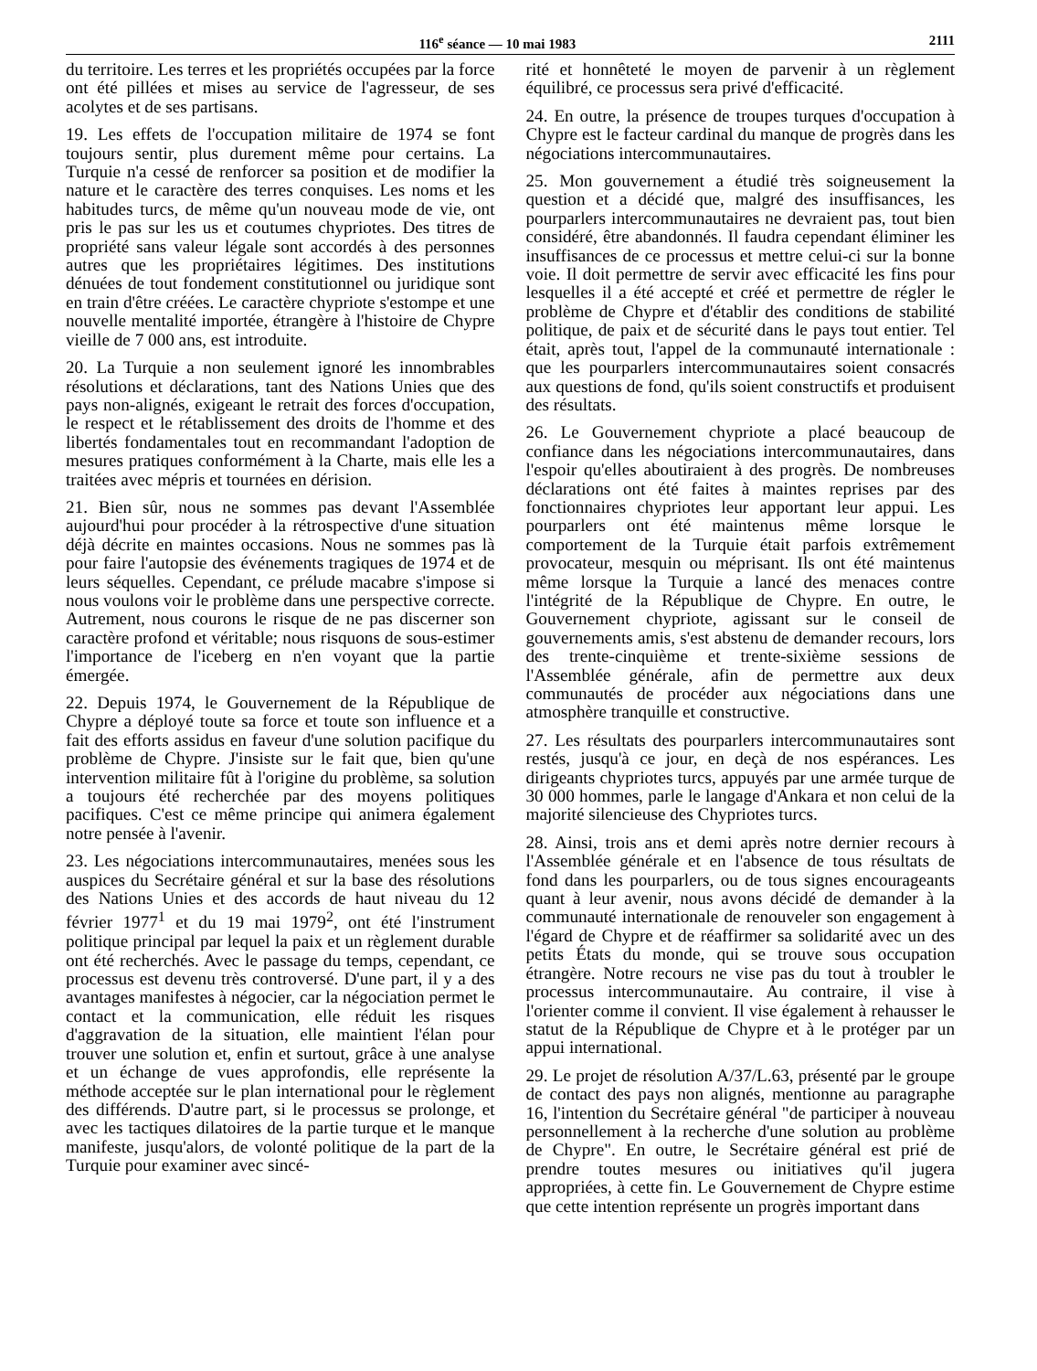116<sup>e</sup> séance — 10 mai 1983 2111
du territoire. Les terres et les propriétés occupées par la force ont été pillées et mises au service de l'agresseur, de ses acolytes et de ses partisans.
19. Les effets de l'occupation militaire de 1974 se font toujours sentir, plus durement même pour certains. La Turquie n'a cessé de renforcer sa position et de modifier la nature et le caractère des terres conquises. Les noms et les habitudes turcs, de même qu'un nouveau mode de vie, ont pris le pas sur les us et coutumes chypriotes. Des titres de propriété sans valeur légale sont accordés à des personnes autres que les propriétaires légitimes. Des institutions dénuées de tout fondement constitutionnel ou juridique sont en train d'être créées. Le caractère chypriote s'estompe et une nouvelle mentalité importée, étrangère à l'histoire de Chypre vieille de 7 000 ans, est introduite.
20. La Turquie a non seulement ignoré les innombrables résolutions et déclarations, tant des Nations Unies que des pays non-alignés, exigeant le retrait des forces d'occupation, le respect et le rétablissement des droits de l'homme et des libertés fondamentales tout en recommandant l'adoption de mesures pratiques conformément à la Charte, mais elle les a traitées avec mépris et tournées en dérision.
21. Bien sûr, nous ne sommes pas devant l'Assemblée aujourd'hui pour procéder à la rétrospective d'une situation déjà décrite en maintes occasions. Nous ne sommes pas là pour faire l'autopsie des événements tragiques de 1974 et de leurs séquelles. Cependant, ce prélude macabre s'impose si nous voulons voir le problème dans une perspective correcte. Autrement, nous courons le risque de ne pas discerner son caractère profond et véritable; nous risquons de sous-estimer l'importance de l'iceberg en n'en voyant que la partie émergée.
22. Depuis 1974, le Gouvernement de la République de Chypre a déployé toute sa force et toute son influence et a fait des efforts assidus en faveur d'une solution pacifique du problème de Chypre. J'insiste sur le fait que, bien qu'une intervention militaire fût à l'origine du problème, sa solution a toujours été recherchée par des moyens politiques pacifiques. C'est ce même principe qui animera également notre pensée à l'avenir.
23. Les négociations intercommunautaires, menées sous les auspices du Secrétaire général et sur la base des résolutions des Nations Unies et des accords de haut niveau du 12 février 1977<sup>1</sup> et du 19 mai 1979<sup>2</sup>, ont été l'instrument politique principal par lequel la paix et un règlement durable ont été recherchés. Avec le passage du temps, cependant, ce processus est devenu très controversé. D'une part, il y a des avantages manifestes à négocier, car la négociation permet le contact et la communication, elle réduit les risques d'aggravation de la situation, elle maintient l'élan pour trouver une solution et, enfin et surtout, grâce à une analyse et un échange de vues approfondis, elle représente la méthode acceptée sur le plan international pour le règlement des différends. D'autre part, si le processus se prolonge, et avec les tactiques dilatoires de la partie turque et le manque manifeste, jusqu'alors, de volonté politique de la part de la Turquie pour examiner avec sincé-
rité et honnêteté le moyen de parvenir à un règlement équilibré, ce processus sera privé d'efficacité.
24. En outre, la présence de troupes turques d'occupation à Chypre est le facteur cardinal du manque de progrès dans les négociations intercommunautaires.
25. Mon gouvernement a étudié très soigneusement la question et a décidé que, malgré des insuffisances, les pourparlers intercommunautaires ne devraient pas, tout bien considéré, être abandonnés. Il faudra cependant éliminer les insuffisances de ce processus et mettre celui-ci sur la bonne voie. Il doit permettre de servir avec efficacité les fins pour lesquelles il a été accepté et créé et permettre de régler le problème de Chypre et d'établir des conditions de stabilité politique, de paix et de sécurité dans le pays tout entier. Tel était, après tout, l'appel de la communauté internationale : que les pourparlers intercommunautaires soient consacrés aux questions de fond, qu'ils soient constructifs et produisent des résultats.
26. Le Gouvernement chypriote a placé beaucoup de confiance dans les négociations intercommunautaires, dans l'espoir qu'elles aboutiraient à des progrès. De nombreuses déclarations ont été faites à maintes reprises par des fonctionnaires chypriotes leur apportant leur appui. Les pourparlers ont été maintenus même lorsque le comportement de la Turquie était parfois extrêmement provocateur, mesquin ou méprisant. Ils ont été maintenus même lorsque la Turquie a lancé des menaces contre l'intégrité de la République de Chypre. En outre, le Gouvernement chypriote, agissant sur le conseil de gouvernements amis, s'est abstenu de demander recours, lors des trente-cinquième et trente-sixième sessions de l'Assemblée générale, afin de permettre aux deux communautés de procéder aux négociations dans une atmosphère tranquille et constructive.
27. Les résultats des pourparlers intercommunautaires sont restés, jusqu'à ce jour, en deçà de nos espérances. Les dirigeants chypriotes turcs, appuyés par une armée turque de 30 000 hommes, parle le langage d'Ankara et non celui de la majorité silencieuse des Chypriotes turcs.
28. Ainsi, trois ans et demi après notre dernier recours à l'Assemblée générale et en l'absence de tous résultats de fond dans les pourparlers, ou de tous signes encourageants quant à leur avenir, nous avons décidé de demander à la communauté internationale de renouveler son engagement à l'égard de Chypre et de réaffirmer sa solidarité avec un des petits États du monde, qui se trouve sous occupation étrangère. Notre recours ne vise pas du tout à troubler le processus intercommunautaire. Au contraire, il vise à l'orienter comme il convient. Il vise également à rehausser le statut de la République de Chypre et à le protéger par un appui international.
29. Le projet de résolution A/37/L.63, présenté par le groupe de contact des pays non alignés, mentionne au paragraphe 16, l'intention du Secrétaire général "de participer à nouveau personnellement à la recherche d'une solution au problème de Chypre". En outre, le Secrétaire général est prié de prendre toutes mesures ou initiatives qu'il jugera appropriées, à cette fin. Le Gouvernement de Chypre estime que cette intention représente un progrès important dans